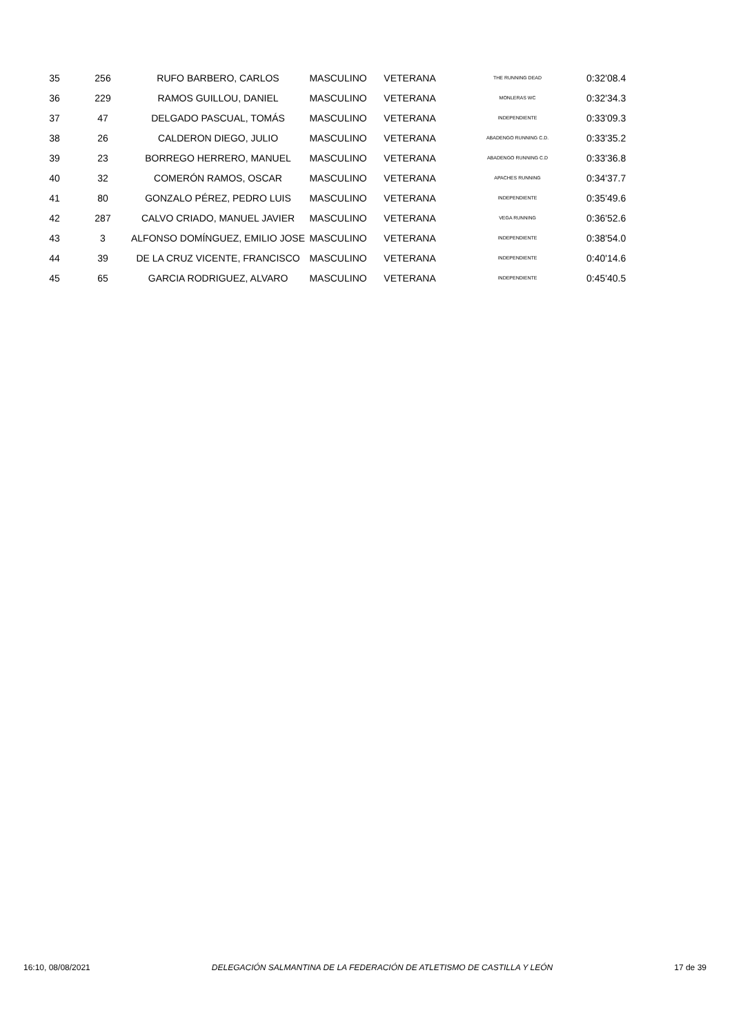| 35 | 256 | RUFO BARBERO, CARLOS | MASCULINO | VETERANA | THE RUNNING DEAD | 0:32'08.4 |
| 36 | 229 | RAMOS GUILLOU, DANIEL | MASCULINO | VETERANA | MONLERAS WC | 0:32'34.3 |
| 37 | 47 | DELGADO PASCUAL, TOMÁS | MASCULINO | VETERANA | INDEPENDIENTE | 0:33'09.3 |
| 38 | 26 | CALDERON DIEGO, JULIO | MASCULINO | VETERANA | ABADENGO RUNNING C.D. | 0:33'35.2 |
| 39 | 23 | BORREGO HERRERO, MANUEL | MASCULINO | VETERANA | ABADENGO RUNNING C.D | 0:33'36.8 |
| 40 | 32 | COMERÓN RAMOS, OSCAR | MASCULINO | VETERANA | APACHES RUNNING | 0:34'37.7 |
| 41 | 80 | GONZALO PÉREZ, PEDRO LUIS | MASCULINO | VETERANA | INDEPENDIENTE | 0:35'49.6 |
| 42 | 287 | CALVO CRIADO, MANUEL JAVIER | MASCULINO | VETERANA | VEGA RUNNING | 0:36'52.6 |
| 43 | 3 | ALFONSO DOMÍNGUEZ, EMILIO JOSE | MASCULINO | VETERANA | INDEPENDIENTE | 0:38'54.0 |
| 44 | 39 | DE LA CRUZ VICENTE, FRANCISCO | MASCULINO | VETERANA | INDEPENDIENTE | 0:40'14.6 |
| 45 | 65 | GARCIA RODRIGUEZ, ALVARO | MASCULINO | VETERANA | INDEPENDIENTE | 0:45'40.5 |
16:10, 08/08/2021 DELEGACIÓN SALMANTINA DE LA FEDERACIÓN DE ATLETISMO DE CASTILLA Y LEÓN 17 de 39